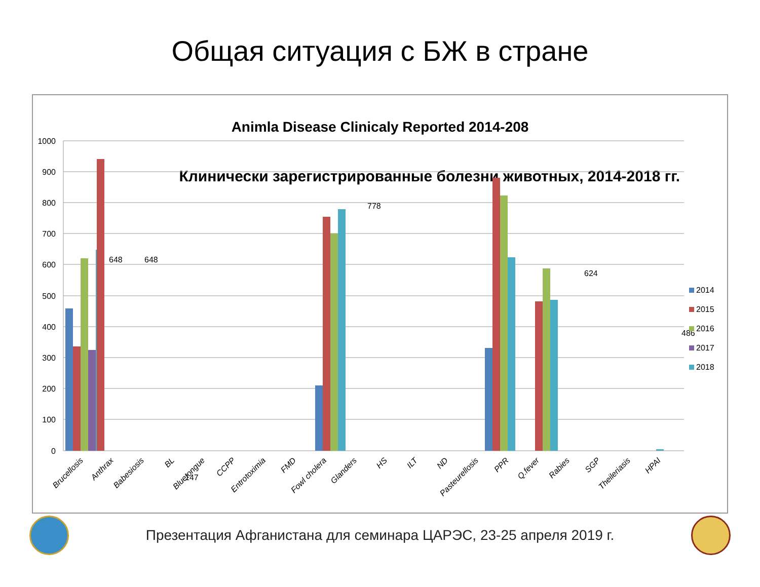Общая ситуация с БЖ в стране
Animla Disease Clinicaly Reported 2014-208
Клинически зарегистрированные болезни животных, 2014-2018 гг.
1000
900
800
700
600
500
400
300
200
100
0
648
648
147
778
624
486
2014
2015
2016
2017
2018
Brucellosis
Anthrax
Babesiosis
BL
Bluetongue
CCPP
Entrotoximia
FMD
Fowl cholera
Glanders
HS
ILT
ND
Pasteurellosis
PPR
Q.fever
Rabies
SGP
Theileriasis
HPAI
Презентация Афганистана для семинара ЦАРЭС, 23-25 апреля 2019 г.